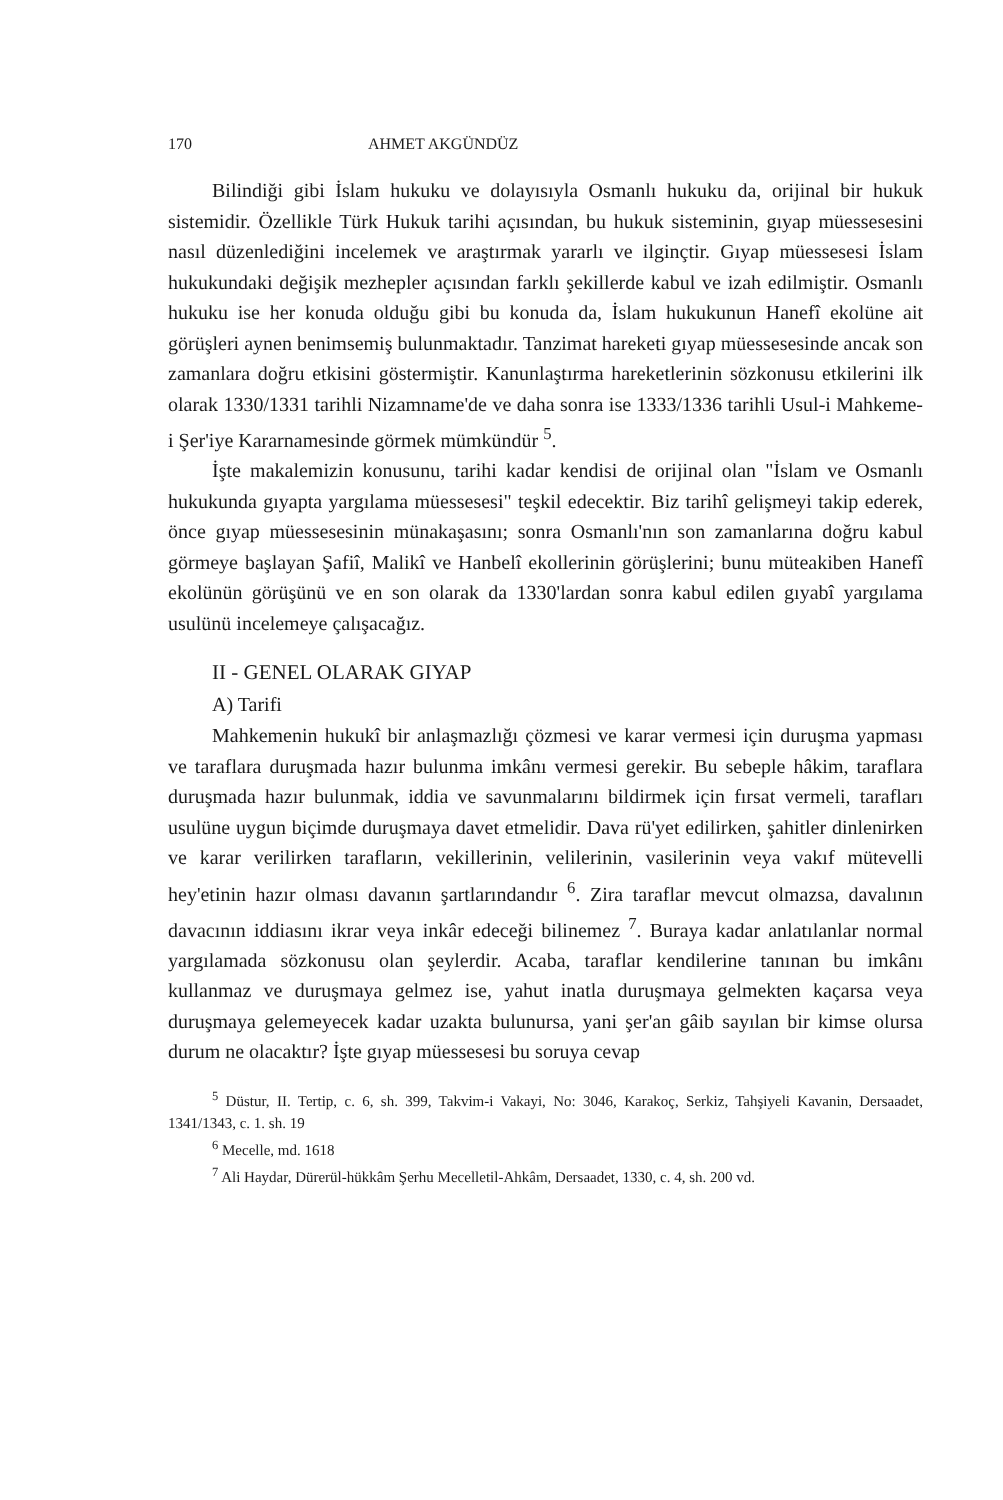170 AHMET AKGÜNDÜZ
Bilindiği gibi İslam hukuku ve dolayısıyla Osmanlı hukuku da, orijinal bir hukuk sistemidir. Özellikle Türk Hukuk tarihi açısından, bu hukuk sisteminin, gıyap müessesesini nasıl düzenlediğini incelemek ve araştırmak yararlı ve ilginçtir. Gıyap müessesesi İslam hukukundaki değişik mezhepler açısından farklı şekillerde kabul ve izah edilmiştir. Osmanlı hukuku ise her konuda olduğu gibi bu konuda da, İslam hukukunun Hanefî ekolüne ait görüşleri aynen benimsemiş bulunmaktadır. Tanzimat hareketi gıyap müessesesinde ancak son zamanlara doğru etkisini göstermiştir. Kanunlaştırma hareketlerinin sözkonusu etkilerini ilk olarak 1330/1331 tarihli Nizamname'de ve daha sonra ise 1333/1336 tarihli Usul-i Mahkeme-i Şer'iye Kararnamesinde görmek mümkündür <sup>5</sup>.
İşte makalemizin konusunu, tarihi kadar kendisi de orijinal olan "İslam ve Osmanlı hukukunda gıyapta yargılama müessesesi" teşkil edecektir. Biz tarihî gelişmeyi takip ederek, önce gıyap müessesesinin münakaşasını; sonra Osmanlı'nın son zamanlarına doğru kabul görmeye başlayan Şafiî, Malikî ve Hanbelî ekollerinin görüşlerini; bunu müteakiben Hanefî ekolünün görüşünü ve en son olarak da 1330'lardan sonra kabul edilen gıyabî yargılama usulünü incelemeye çalışacağız.
II - GENEL OLARAK GIYAP
A) Tarifi
Mahkemenin hukukî bir anlaşmazlığı çözmesi ve karar vermesi için duruşma yapması ve taraflara duruşmada hazır bulunma imkânı vermesi gerekir. Bu sebeple hâkim, taraflara duruşmada hazır bulunmak, iddia ve savunmalarını bildirmek için fırsat vermeli, tarafları usulüne uygun biçimde duruşmaya davet etmelidir. Dava rü'yet edilirken, şahitler dinlenirken ve karar verilirken tarafların, vekillerinin, velilerinin, vasilerinin veya vakıf mütevelli hey'etinin hazır olması davanın şartlarındandır <sup>6</sup>. Zira taraflar mevcut olmazsa, davalının davacının iddiasını ikrar veya inkâr edeceği bilinemez <sup>7</sup>. Buraya kadar anlatılanlar normal yargılamada sözkonusu olan şeylerdir. Acaba, taraflar kendilerine tanınan bu imkânı kullanmaz ve duruşmaya gelmez ise, yahut inatla duruşmaya gelmekten kaçarsa veya duruşmaya gelemeyecek kadar uzakta bulunursa, yani şer'an gâib sayılan bir kimse olursa durum ne olacaktır? İşte gıyap müessesesi bu soruya cevap
<sup>5</sup> Düstur, II. Tertip, c. 6, sh. 399, Takvim-i Vakayi, No: 3046, Karakoç, Serkiz, Tahşiyeli Kavanin, Dersaadet, 1341/1343, c. 1. sh. 19
<sup>6</sup> Mecelle, md. 1618
<sup>7</sup> Ali Haydar, Dürerül-hükkâm Şerhu Mecelletil-Ahkâm, Dersaadet, 1330, c. 4, sh. 200 vd.